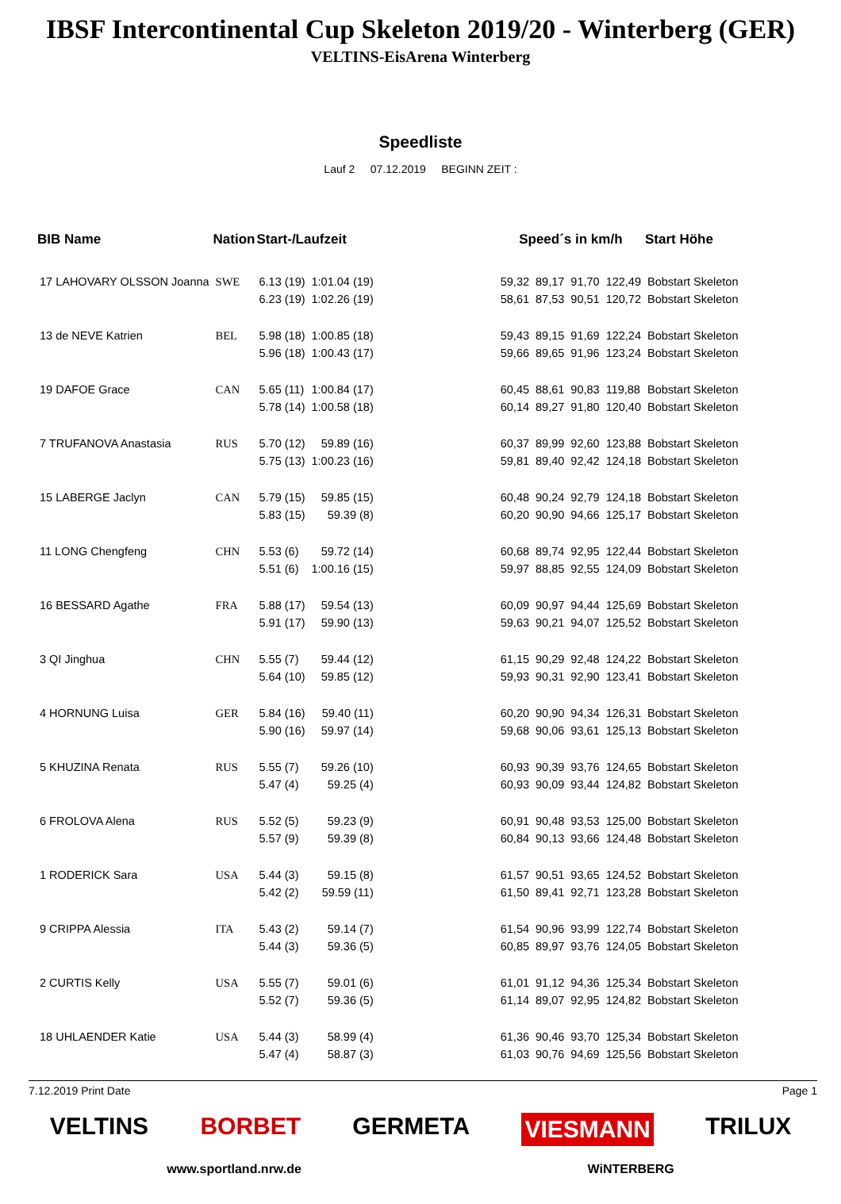IBSF Intercontinental Cup Skeleton 2019/20 - Winterberg (GER)
VELTINS-EisArena Winterberg
Speedliste
Lauf 2 07.12.2019 BEGINN ZEIT :
| BIB Name | Nation | Start-/Laufzeit | | | Speed´s in km/h | | | | Start Höhe |
| --- | --- | --- | --- | --- | --- | --- | --- | --- | --- |
| 17 LAHOVARY OLSSON Joanna | SWE | 6.13 (19) | 1:01.04 (19) | | 59,32 | 89,17 | 91,70 | 122,49 | Bobstart Skeleton |
| | | 6.23 (19) | 1:02.26 (19) | | 58,61 | 87,53 | 90,51 | 120,72 | Bobstart Skeleton |
| 13 de NEVE Katrien | BEL | 5.98 (18) | 1:00.85 (18) | | 59,43 | 89,15 | 91,69 | 122,24 | Bobstart Skeleton |
| | | 5.96 (18) | 1:00.43 (17) | | 59,66 | 89,65 | 91,96 | 123,24 | Bobstart Skeleton |
| 19 DAFOE Grace | CAN | 5.65 (11) | 1:00.84 (17) | | 60,45 | 88,61 | 90,83 | 119,88 | Bobstart Skeleton |
| | | 5.78 (14) | 1:00.58 (18) | | 60,14 | 89,27 | 91,80 | 120,40 | Bobstart Skeleton |
| 7 TRUFANOVA Anastasia | RUS | 5.70 (12) | 59.89 (16) | | 60,37 | 89,99 | 92,60 | 123,88 | Bobstart Skeleton |
| | | 5.75 (13) | 1:00.23 (16) | | 59,81 | 89,40 | 92,42 | 124,18 | Bobstart Skeleton |
| 15 LABERGE Jaclyn | CAN | 5.79 (15) | 59.85 (15) | | 60,48 | 90,24 | 92,79 | 124,18 | Bobstart Skeleton |
| | | 5.83 (15) | 59.39 (8) | | 60,20 | 90,90 | 94,66 | 125,17 | Bobstart Skeleton |
| 11 LONG Chengfeng | CHN | 5.53 (6) | 59.72 (14) | | 60,68 | 89,74 | 92,95 | 122,44 | Bobstart Skeleton |
| | | 5.51 (6) | 1:00.16 (15) | | 59,97 | 88,85 | 92,55 | 124,09 | Bobstart Skeleton |
| 16 BESSARD Agathe | FRA | 5.88 (17) | 59.54 (13) | | 60,09 | 90,97 | 94,44 | 125,69 | Bobstart Skeleton |
| | | 5.91 (17) | 59.90 (13) | | 59,63 | 90,21 | 94,07 | 125,52 | Bobstart Skeleton |
| 3 QI Jinghua | CHN | 5.55 (7) | 59.44 (12) | | 61,15 | 90,29 | 92,48 | 124,22 | Bobstart Skeleton |
| | | 5.64 (10) | 59.85 (12) | | 59,93 | 90,31 | 92,90 | 123,41 | Bobstart Skeleton |
| 4 HORNUNG Luisa | GER | 5.84 (16) | 59.40 (11) | | 60,20 | 90,90 | 94,34 | 126,31 | Bobstart Skeleton |
| | | 5.90 (16) | 59.97 (14) | | 59,68 | 90,06 | 93,61 | 125,13 | Bobstart Skeleton |
| 5 KHUZINA Renata | RUS | 5.55 (7) | 59.26 (10) | | 60,93 | 90,39 | 93,76 | 124,65 | Bobstart Skeleton |
| | | 5.47 (4) | 59.25 (4) | | 60,93 | 90,09 | 93,44 | 124,82 | Bobstart Skeleton |
| 6 FROLOVA Alena | RUS | 5.52 (5) | 59.23 (9) | | 60,91 | 90,48 | 93,53 | 125,00 | Bobstart Skeleton |
| | | 5.57 (9) | 59.39 (8) | | 60,84 | 90,13 | 93,66 | 124,48 | Bobstart Skeleton |
| 1 RODERICK Sara | USA | 5.44 (3) | 59.15 (8) | | 61,57 | 90,51 | 93,65 | 124,52 | Bobstart Skeleton |
| | | 5.42 (2) | 59.59 (11) | | 61,50 | 89,41 | 92,71 | 123,28 | Bobstart Skeleton |
| 9 CRIPPA Alessia | ITA | 5.43 (2) | 59.14 (7) | | 61,54 | 90,96 | 93,99 | 122,74 | Bobstart Skeleton |
| | | 5.44 (3) | 59.36 (5) | | 60,85 | 89,97 | 93,76 | 124,05 | Bobstart Skeleton |
| 2 CURTIS Kelly | USA | 5.55 (7) | 59.01 (6) | | 61,01 | 91,12 | 94,36 | 125,34 | Bobstart Skeleton |
| | | 5.52 (7) | 59.36 (5) | | 61,14 | 89,07 | 92,95 | 124,82 | Bobstart Skeleton |
| 18 UHLAENDER Katie | USA | 5.44 (3) | 58.99 (4) | | 61,36 | 90,46 | 93,70 | 125,34 | Bobstart Skeleton |
| | | 5.47 (4) | 58.87 (3) | | 61,03 | 90,76 | 94,69 | 125,56 | Bobstart Skeleton |
7.12.2019 Print Date Page 1
VELTINS BORBET GERMETA VIESMANN TRILUX
www.sportland.nrw.de WiNTERBERG